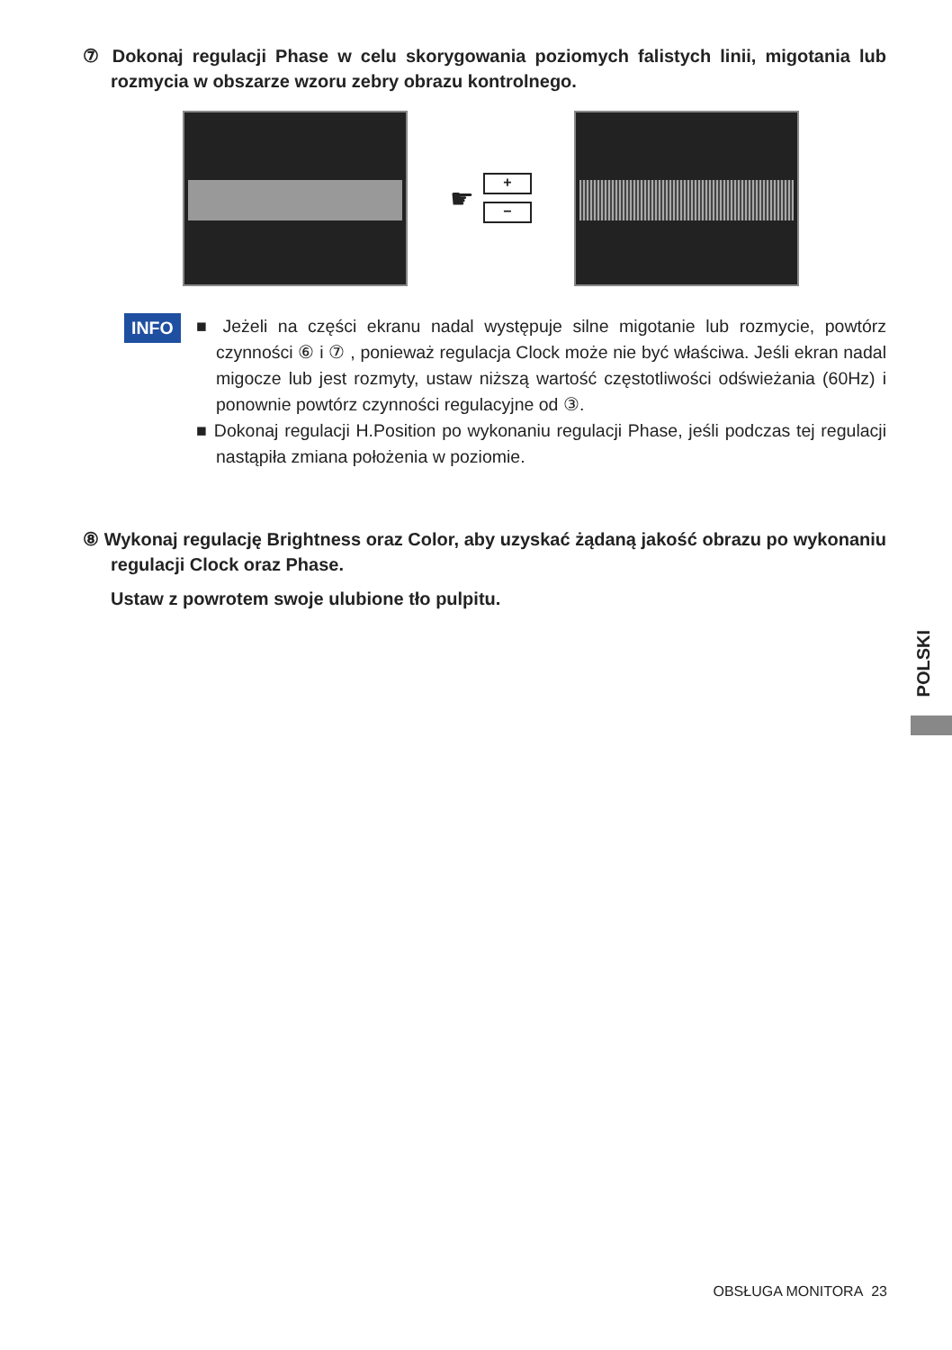⑦ Dokonaj regulacji Phase w celu skorygowania poziomych falistych linii, migotania lub rozmycia w obszarze wzoru zebry obrazu kontrolnego.
☛
+
−
INFO
■ Jeżeli na części ekranu nadal występuje silne migotanie lub rozmycie, powtórz czynności ⑥ i ⑦ , ponieważ regulacja Clock może nie być właściwa. Jeśli ekran nadal migocze lub jest rozmyty, ustaw niższą wartość częstotliwości odświeżania (60Hz) i ponownie powtórz czynności regulacyjne od ③.
■ Dokonaj regulacji H.Position po wykonaniu regulacji Phase, jeśli podczas tej regulacji nastąpiła zmiana położenia w poziomie.
⑧ Wykonaj regulację Brightness oraz Color, aby uzyskać żądaną jakość obrazu po wykonaniu regulacji Clock oraz Phase.
Ustaw z powrotem swoje ulubione tło pulpitu.
POLSKI
OBSŁUGA MONITORA 23